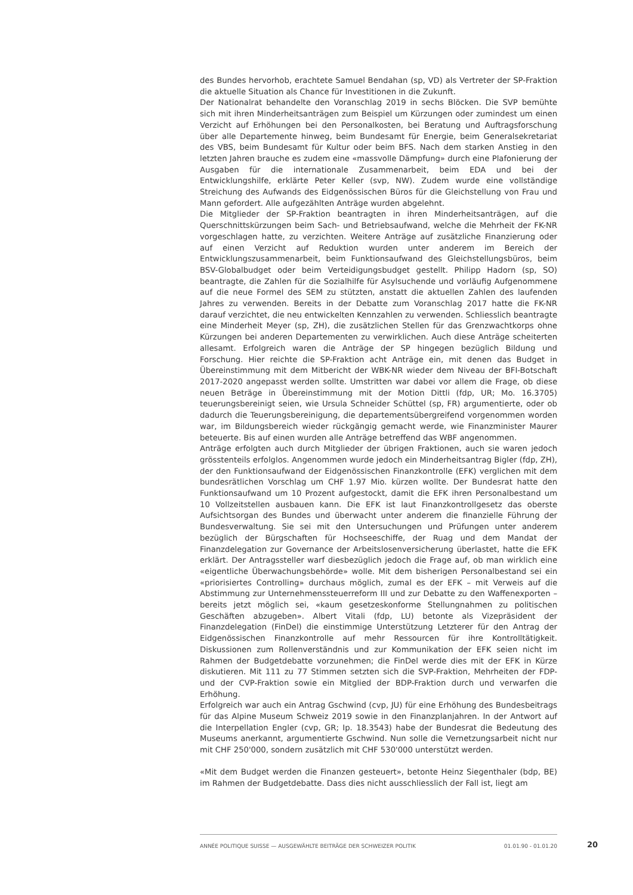des Bundes hervorhob, erachtete Samuel Bendahan (sp, VD) als Vertreter der SP-Fraktion die aktuelle Situation als Chance für Investitionen in die Zukunft.
Der Nationalrat behandelte den Voranschlag 2019 in sechs Blöcken. Die SVP bemühte sich mit ihren Minderheitsanträgen zum Beispiel um Kürzungen oder zumindest um einen Verzicht auf Erhöhungen bei den Personalkosten, bei Beratung und Auftragsforschung über alle Departemente hinweg, beim Bundesamt für Energie, beim Generalsekretariat des VBS, beim Bundesamt für Kultur oder beim BFS. Nach dem starken Anstieg in den letzten Jahren brauche es zudem eine «massvolle Dämpfung» durch eine Plafonierung der Ausgaben für die internationale Zusammenarbeit, beim EDA und bei der Entwicklungshilfe, erklärte Peter Keller (svp, NW). Zudem wurde eine vollständige Streichung des Aufwands des Eidgenössischen Büros für die Gleichstellung von Frau und Mann gefordert. Alle aufgezählten Anträge wurden abgelehnt.
Die Mitglieder der SP-Fraktion beantragten in ihren Minderheitsanträgen, auf die Querschnittskürzungen beim Sach- und Betriebsaufwand, welche die Mehrheit der FK-NR vorgeschlagen hatte, zu verzichten. Weitere Anträge auf zusätzliche Finanzierung oder auf einen Verzicht auf Reduktion wurden unter anderem im Bereich der Entwicklungszusammenarbeit, beim Funktionsaufwand des Gleichstellungsbüros, beim BSV-Globalbudget oder beim Verteidigungsbudget gestellt. Philipp Hadorn (sp, SO) beantragte, die Zahlen für die Sozialhilfe für Asylsuchende und vorläufig Aufgenommene auf die neue Formel des SEM zu stützten, anstatt die aktuellen Zahlen des laufenden Jahres zu verwenden. Bereits in der Debatte zum Voranschlag 2017 hatte die FK-NR darauf verzichtet, die neu entwickelten Kennzahlen zu verwenden. Schliesslich beantragte eine Minderheit Meyer (sp, ZH), die zusätzlichen Stellen für das Grenzwachtkorps ohne Kürzungen bei anderen Departementen zu verwirklichen. Auch diese Anträge scheiterten allesamt. Erfolgreich waren die Anträge der SP hingegen bezüglich Bildung und Forschung. Hier reichte die SP-Fraktion acht Anträge ein, mit denen das Budget in Übereinstimmung mit dem Mitbericht der WBK-NR wieder dem Niveau der BFI-Botschaft 2017-2020 angepasst werden sollte. Umstritten war dabei vor allem die Frage, ob diese neuen Beträge in Übereinstimmung mit der Motion Dittli (fdp, UR; Mo. 16.3705) teuerungsbereinigt seien, wie Ursula Schneider Schüttel (sp, FR) argumentierte, oder ob dadurch die Teuerungsbereinigung, die departementsübergreifend vorgenommen worden war, im Bildungsbereich wieder rückgängig gemacht werde, wie Finanzminister Maurer beteuerte. Bis auf einen wurden alle Anträge betreffend das WBF angenommen.
Anträge erfolgten auch durch Mitglieder der übrigen Fraktionen, auch sie waren jedoch grösstenteils erfolglos. Angenommen wurde jedoch ein Minderheitsantrag Bigler (fdp, ZH), der den Funktionsaufwand der Eidgenössischen Finanzkontrolle (EFK) verglichen mit dem bundesrätlichen Vorschlag um CHF 1.97 Mio. kürzen wollte. Der Bundesrat hatte den Funktionsaufwand um 10 Prozent aufgestockt, damit die EFK ihren Personalbestand um 10 Vollzeitstellen ausbauen kann. Die EFK ist laut Finanzkontrollgesetz das oberste Aufsichtsorgan des Bundes und überwacht unter anderem die finanzielle Führung der Bundesverwaltung. Sie sei mit den Untersuchungen und Prüfungen unter anderem bezüglich der Bürgschaften für Hochseeschiffe, der Ruag und dem Mandat der Finanzdelegation zur Governance der Arbeitslosenversicherung überlastet, hatte die EFK erklärt. Der Antragssteller warf diesbezüglich jedoch die Frage auf, ob man wirklich eine «eigentliche Überwachungsbehörde» wolle. Mit dem bisherigen Personalbestand sei ein «priorisiertes Controlling» durchaus möglich, zumal es der EFK – mit Verweis auf die Abstimmung zur Unternehmenssteuerreform III und zur Debatte zu den Waffenexporten – bereits jetzt möglich sei, «kaum gesetzeskonforme Stellungnahmen zu politischen Geschäften abzugeben». Albert Vitali (fdp, LU) betonte als Vizepräsident der Finanzdelegation (FinDel) die einstimmige Unterstützung Letzterer für den Antrag der Eidgenössischen Finanzkontrolle auf mehr Ressourcen für ihre Kontrolltätigkeit. Diskussionen zum Rollenverständnis und zur Kommunikation der EFK seien nicht im Rahmen der Budgetdebatte vorzunehmen; die FinDel werde dies mit der EFK in Kürze diskutieren. Mit 111 zu 77 Stimmen setzten sich die SVP-Fraktion, Mehrheiten der FDP- und der CVP-Fraktion sowie ein Mitglied der BDP-Fraktion durch und verwarfen die Erhöhung.
Erfolgreich war auch ein Antrag Gschwind (cvp, JU) für eine Erhöhung des Bundesbeitrags für das Alpine Museum Schweiz 2019 sowie in den Finanzplanjahren. In der Antwort auf die Interpellation Engler (cvp, GR; Ip. 18.3543) habe der Bundesrat die Bedeutung des Museums anerkannt, argumentierte Gschwind. Nun solle die Vernetzungsarbeit nicht nur mit CHF 250'000, sondern zusätzlich mit CHF 530'000 unterstützt werden.
«Mit dem Budget werden die Finanzen gesteuert», betonte Heinz Siegenthaler (bdp, BE) im Rahmen der Budgetdebatte. Dass dies nicht ausschliesslich der Fall ist, liegt am
ANNÉE POLITIQUE SUISSE — AUSGEWÄHLTE BEITRÄGE DER SCHWEIZER POLITIK 01.01.90 - 01.01.20
20